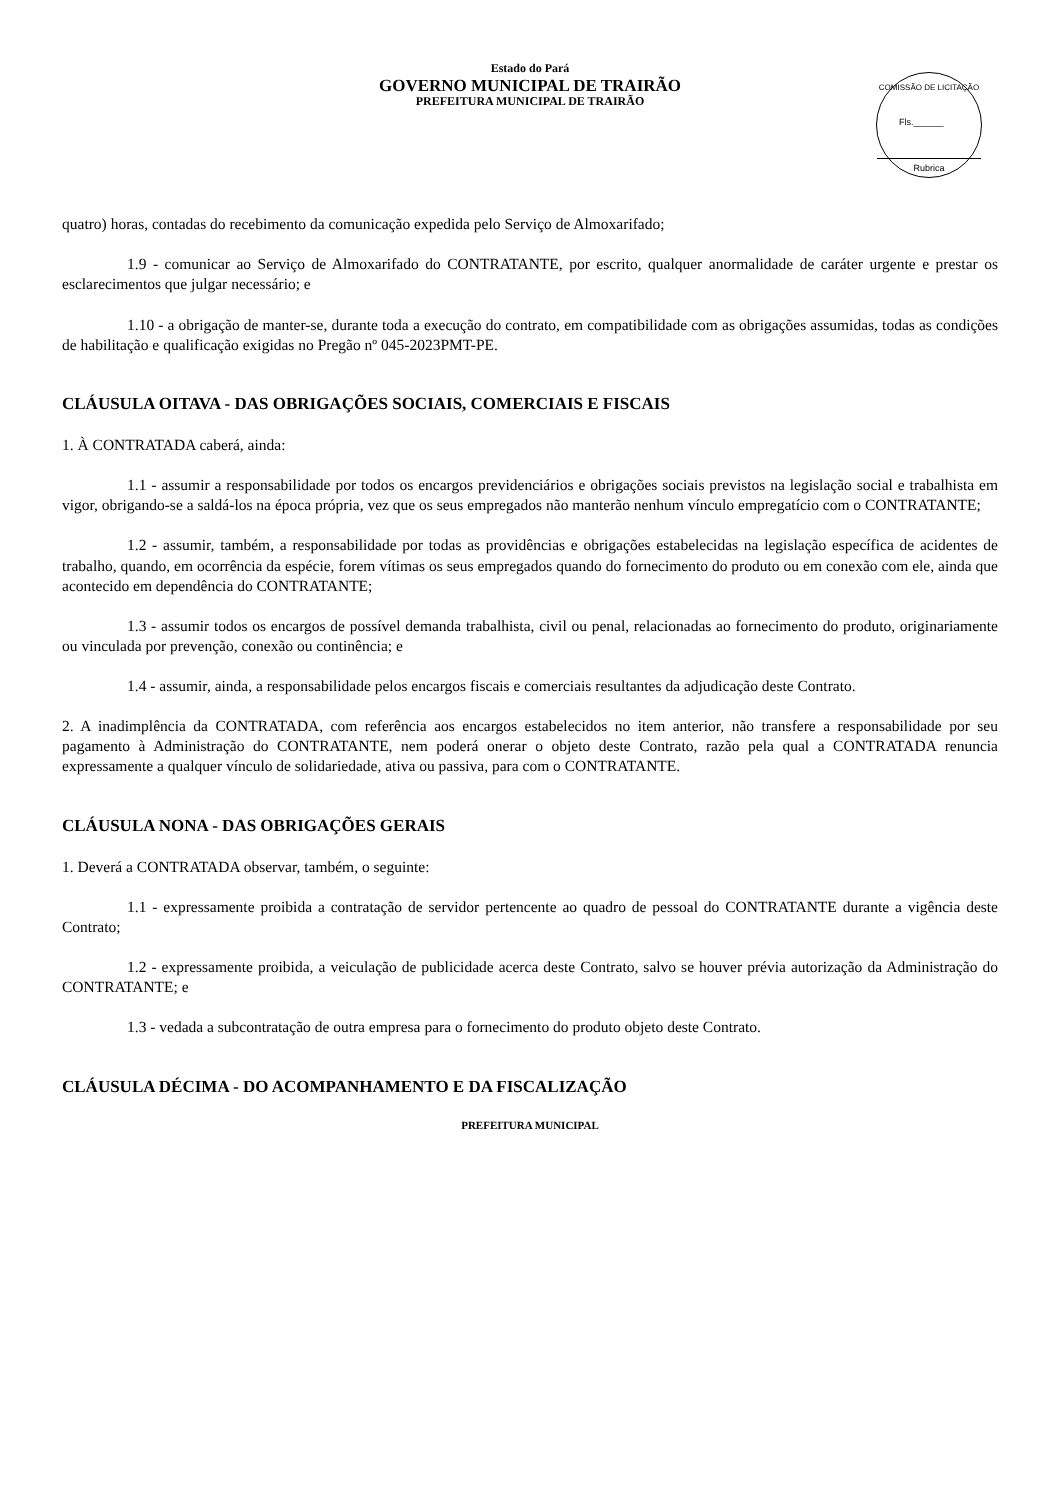Estado do Pará
GOVERNO MUNICIPAL DE TRAIRÃO
PREFEITURA MUNICIPAL DE TRAIRÃO
COMISSÃO DE LICITAÇÃO
Fls.______
Rubrica
quatro) horas, contadas do recebimento da comunicação expedida pelo Serviço de Almoxarifado;
1.9 - comunicar ao Serviço de Almoxarifado do CONTRATANTE, por escrito, qualquer anormalidade de caráter urgente e prestar os esclarecimentos que julgar necessário; e
1.10 - a obrigação de manter-se, durante toda a execução do contrato, em compatibilidade com as obrigações assumidas, todas as condições de habilitação e qualificação exigidas no Pregão nº 045-2023PMT-PE.
CLÁUSULA OITAVA - DAS OBRIGAÇÕES SOCIAIS, COMERCIAIS E FISCAIS
1. À CONTRATADA caberá, ainda:
1.1 - assumir a responsabilidade por todos os encargos previdenciários e obrigações sociais previstos na legislação social e trabalhista em vigor, obrigando-se a saldá-los na época própria, vez que os seus empregados não manterão nenhum vínculo empregatício com o CONTRATANTE;
1.2 - assumir, também, a responsabilidade por todas as providências e obrigações estabelecidas na legislação específica de acidentes de trabalho, quando, em ocorrência da espécie, forem vítimas os seus empregados quando do fornecimento do produto ou em conexão com ele, ainda que acontecido em dependência do CONTRATANTE;
1.3 - assumir todos os encargos de possível demanda trabalhista, civil ou penal, relacionadas ao fornecimento do produto, originariamente ou vinculada por prevenção, conexão ou continência; e
1.4 - assumir, ainda, a responsabilidade pelos encargos fiscais e comerciais resultantes da adjudicação deste Contrato.
2. A inadimplência da CONTRATADA, com referência aos encargos estabelecidos no item anterior, não transfere a responsabilidade por seu pagamento à Administração do CONTRATANTE, nem poderá onerar o objeto deste Contrato, razão pela qual a CONTRATADA renuncia expressamente a qualquer vínculo de solidariedade, ativa ou passiva, para com o CONTRATANTE.
CLÁUSULA NONA - DAS OBRIGAÇÕES GERAIS
1. Deverá a CONTRATADA observar, também, o seguinte:
1.1 - expressamente proibida a contratação de servidor pertencente ao quadro de pessoal do CONTRATANTE durante a vigência deste Contrato;
1.2 - expressamente proibida, a veiculação de publicidade acerca deste Contrato, salvo se houver prévia autorização da Administração do CONTRATANTE; e
1.3 - vedada a subcontratação de outra empresa para o fornecimento do produto objeto deste Contrato.
CLÁUSULA DÉCIMA - DO ACOMPANHAMENTO E DA FISCALIZAÇÃO
PREFEITURA MUNICIPAL